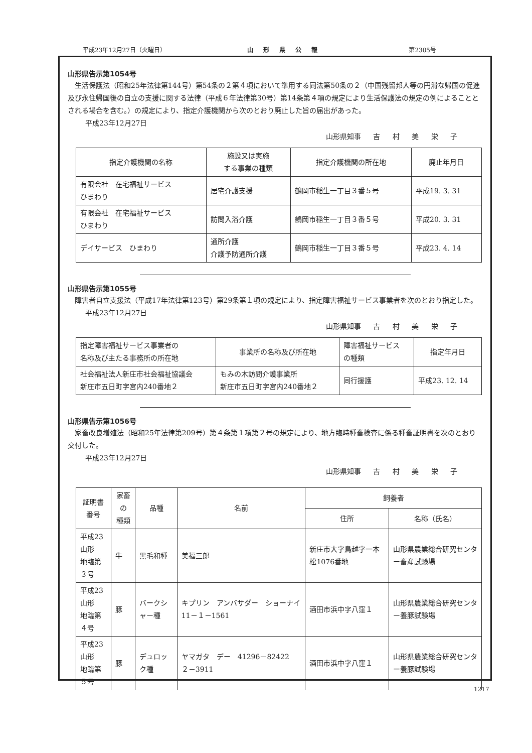平成23年12月27日（火曜日） 山形県公報 第2305号
山形県告示第1054号
生活保護法（昭和25年法律第144号）第54条の２第４項において準用する同法第50条の２（中国残留邦人等の円滑な帰国の促進及び永住帰国後の自立の支援に関する法律（平成６年法律第30号）第14条第４項の規定により生活保護法の規定の例によることとされる場合を含む。）の規定により、指定介護機関から次のとおり廃止した旨の届出があった。
平成23年12月27日
山形県知事 吉 村 美 栄 子
| 指定介護機関の名称 | 施設又は実施 する事業の種類 | 指定介護機関の所在地 | 廃止年月日 |
| --- | --- | --- | --- |
| 有限会社 在宅福祉サービス ひまわり | 居宅介護支援 | 鶴岡市稲生一丁目３番５号 | 平成19. 3. 31 |
| 有限会社 在宅福祉サービス ひまわり | 訪問入浴介護 | 鶴岡市稲生一丁目３番５号 | 平成20. 3. 31 |
| デイサービス ひまわり | 通所介護 介護予防通所介護 | 鶴岡市稲生一丁目３番５号 | 平成23. 4. 14 |
山形県告示第1055号
障害者自立支援法（平成17年法律第123号）第29条第１項の規定により、指定障害福祉サービス事業者を次のとおり指定した。
平成23年12月27日
山形県知事 吉 村 美 栄 子
| 指定障害福祉サービス事業者の 名称及び主たる事務所の所在地 | 事業所の名称及び所在地 | 障害福祉サービス の種類 | 指定年月日 |
| --- | --- | --- | --- |
| 社会福祉法人新庄市社会福祉協議会 新庄市五日町字宮内240番地２ | もみの木訪問介護事業所 新庄市五日町字宮内240番地２ | 同行援護 | 平成23. 12. 14 |
山形県告示第1056号
家畜改良増殖法（昭和25年法律第209号）第４条第１項第２号の規定により、地方臨時種畜検査に係る種畜証明書を次のとおり交付した。
平成23年12月27日
山形県知事 吉 村 美 栄 子
| 証明書番号 | 家畜の 種類 | 品種 | 名前 | 飼養者 | |
| --- | --- | --- | --- | --- | --- |
| | | | | 住所 | 名称（氏名） |
| 平成23山形 地臨第３号 | 牛 | 黒毛和種 | 美福三郎 | 新庄市大字鳥越字一本松1076番地 | 山形県農業総合研究センター畜産試験場 |
| 平成23山形 地臨第４号 | 豚 | バークシャー種 | キプリン アンバサダー ショーナイ 11－１－1561 | 酒田市浜中字八窪１ | 山形県農業総合研究センター養豚試験場 |
| 平成23山形 地臨第５号 | 豚 | デュロック種 | ヤマガタ デー 41296－82422 ２－3911 | 酒田市浜中字八窪１ | 山形県農業総合研究センター養豚試験場 |
1217